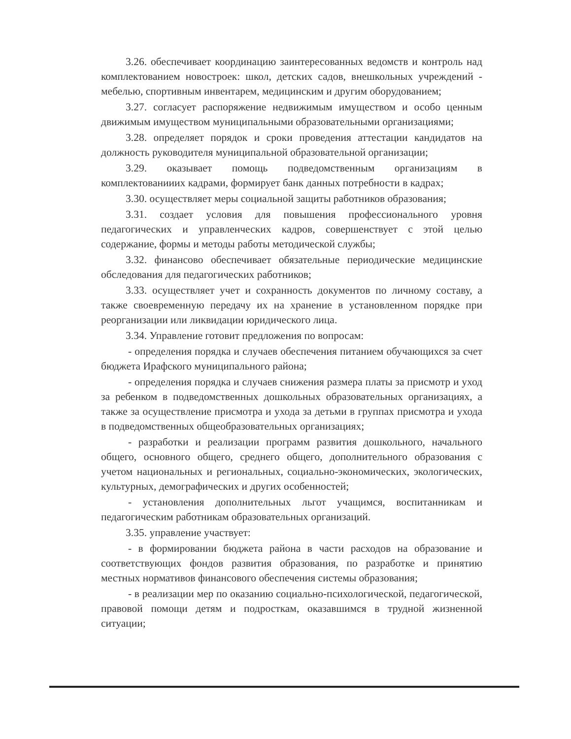3.26. обеспечивает координацию заинтересованных ведомств и контроль над комплектованием новостроек: школ, детских садов, внешкольных учреждений - мебелью, спортивным инвентарем, медицинским и другим оборудованием;
3.27. согласует распоряжение недвижимым имуществом и особо ценным движимым имуществом муниципальными образовательными организациями;
3.28. определяет порядок и сроки проведения аттестации кандидатов на должность руководителя муниципальной образовательной организации;
3.29. оказывает помощь подведомственным организациям в комплектованииих кадрами, формирует банк данных потребности в кадрах;
3.30. осуществляет меры социальной защиты работников образования;
3.31. создает условия для повышения профессионального уровня педагогических и управленческих кадров, совершенствует с этой целью содержание, формы и методы работы методической службы;
3.32. финансово обеспечивает обязательные периодические медицинские обследования для педагогических работников;
3.33. осуществляет учет и сохранность документов по личному составу, а также своевременную передачу их на хранение в установленном порядке при реорганизации или ликвидации юридического лица.
3.34. Управление готовит предложения по вопросам:
- определения порядка и случаев обеспечения питанием обучающихся за счет бюджета Ирафского муниципального района;
- определения порядка и случаев снижения размера платы за присмотр и уход за ребенком в подведомственных дошкольных образовательных организациях, а также за осуществление присмотра и ухода за детьми в группах присмотра и ухода в подведомственных общеобразовательных организациях;
- разработки и реализации программ развития дошкольного, начального общего, основного общего, среднего общего, дополнительного образования с учетом национальных и региональных, социально-экономических, экологических, культурных, демографических и других особенностей;
- установления дополнительных льгот учащимся, воспитанникам и педагогическим работникам образовательных организаций.
3.35. управление участвует:
- в формировании бюджета района в части расходов на образование и соответствующих фондов развития образования, по разработке и принятию местных нормативов финансового обеспечения системы образования;
- в реализации мер по оказанию социально-психологической, педагогической, правовой помощи детям и подросткам, оказавшимся в трудной жизненной ситуации;